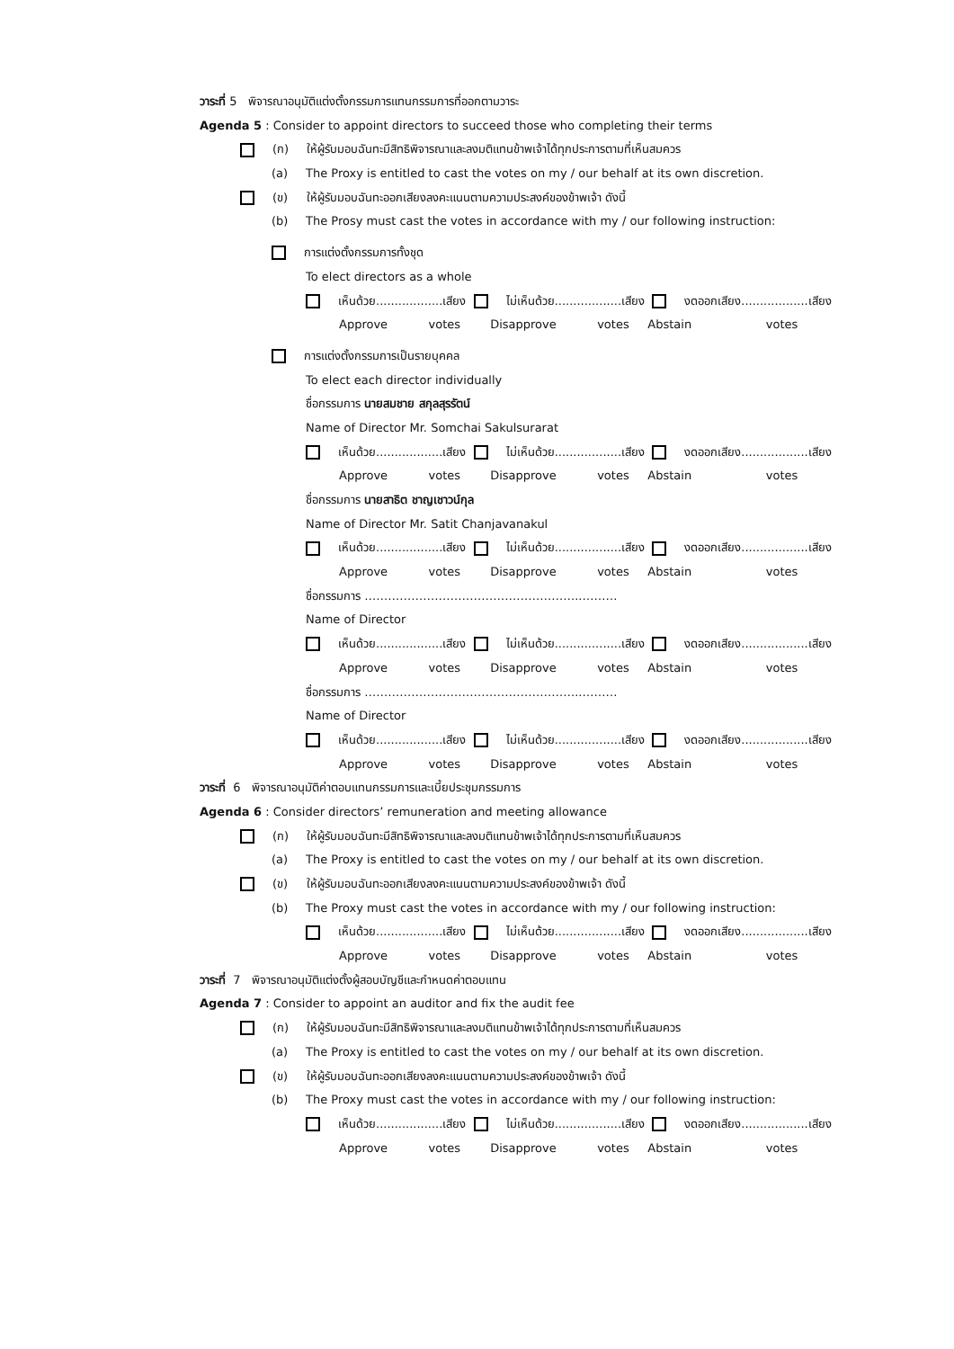วาระที่ 5 พิจารณาอนุมัติแต่งตั้งกรรมการแทนกรรมการที่ออกตามวาระ
Agenda 5 : Consider to appoint directors to succeed those who completing their terms
(ก) ให้ผู้รับมอบฉันทะมีสิทธิพิจารณาและลงมติแทนข้าพเจ้าได้ทุกประการตามที่เห็นสมควร
(a) The Proxy is entitled to cast the votes on my / our behalf at its own discretion.
(ข) ให้ผู้รับมอบฉันทะออกเสียงลงคะแนนตามความประสงค์ของข้าพเจ้า ดังนี้
(b) The Prosy must cast the votes in accordance with my / our following instruction:
การแต่งตั้งกรรมการทั้งชุด
To elect directors as a whole
เห็นด้วย..................เสียง ไม่เห็นด้วย..................เสียง งดออกเสียง..................เสียง
Approve votes Disapprove votes Abstain votes
การแต่งตั้งกรรมการเป็นรายบุคคล
To elect each director individually
ชื่อกรรมการ นายสมชาย สกุลสุรรัตน์
Name of Director Mr. Somchai Sakulsurarat
เห็นด้วย..................เสียง ไม่เห็นด้วย..................เสียง งดออกเสียง..................เสียง
Approve votes Disapprove votes Abstain votes
ชื่อกรรมการ นายสาธิต ชาญเชาวน์กุล
Name of Director Mr. Satit Chanjavanakul
เห็นด้วย..................เสียง ไม่เห็นด้วย..................เสียง งดออกเสียง..................เสียง
Approve votes Disapprove votes Abstain votes
ชื่อกรรมการ ………………………………………………..………
Name of Director
เห็นด้วย..................เสียง ไม่เห็นด้วย..................เสียง งดออกเสียง..................เสียง
Approve votes Disapprove votes Abstain votes
ชื่อกรรมการ ………………………………………………..………
Name of Director
เห็นด้วย..................เสียง ไม่เห็นด้วย..................เสียง งดออกเสียง..................เสียง
Approve votes Disapprove votes Abstain votes
วาระที่ 6 พิจารณาอนุมัติค่าตอบแทนกรรมการและเบี้ยประชุมกรรมการ
Agenda 6 : Consider directors’ remuneration and meeting allowance
(ก) ให้ผู้รับมอบฉันทะมีสิทธิพิจารณาและลงมติแทนข้าพเจ้าได้ทุกประการตามที่เห็นสมควร
(a) The Proxy is entitled to cast the votes on my / our behalf at its own discretion.
(ข) ให้ผู้รับมอบฉันทะออกเสียงลงคะแนนตามความประสงค์ของข้าพเจ้า ดังนี้
(b) The Proxy must cast the votes in accordance with my / our following instruction:
เห็นด้วย..................เสียง ไม่เห็นด้วย..................เสียง งดออกเสียง..................เสียง
Approve votes Disapprove votes Abstain votes
วาระที่ 7 พิจารณาอนุมัติแต่งตั้งผู้สอบบัญชีและกำหนดค่าตอบแทน
Agenda 7 : Consider to appoint an auditor and fix the audit fee
(ก) ให้ผู้รับมอบฉันทะมีสิทธิพิจารณาและลงมติแทนข้าพเจ้าได้ทุกประการตามที่เห็นสมควร
(a) The Proxy is entitled to cast the votes on my / our behalf at its own discretion.
(ข) ให้ผู้รับมอบฉันทะออกเสียงลงคะแนนตามความประสงค์ของข้าพเจ้า ดังนี้
(b) The Proxy must cast the votes in accordance with my / our following instruction:
เห็นด้วย..................เสียง ไม่เห็นด้วย..................เสียง งดออกเสียง..................เสียง
Approve votes Disapprove votes Abstain votes